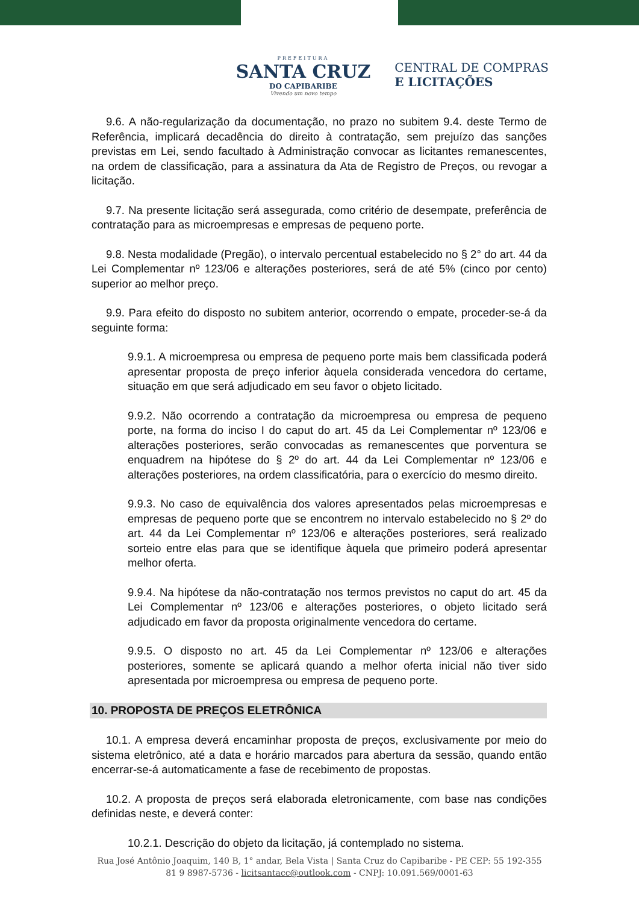PREFEITURA
SANTA CRUZ
DO CAPIBARIBE
Vivendo um novo tempo
CENTRAL DE COMPRAS
E LICITAÇÕES
9.6. A não-regularização da documentação, no prazo no subitem 9.4. deste Termo de Referência, implicará decadência do direito à contratação, sem prejuízo das sanções previstas em Lei, sendo facultado à Administração convocar as licitantes remanescentes, na ordem de classificação, para a assinatura da Ata de Registro de Preços, ou revogar a licitação.
9.7. Na presente licitação será assegurada, como critério de desempate, preferência de contratação para as microempresas e empresas de pequeno porte.
9.8. Nesta modalidade (Pregão), o intervalo percentual estabelecido no § 2° do art. 44 da Lei Complementar nº 123/06 e alterações posteriores, será de até 5% (cinco por cento) superior ao melhor preço.
9.9. Para efeito do disposto no subitem anterior, ocorrendo o empate, proceder-se-á da seguinte forma:
9.9.1. A microempresa ou empresa de pequeno porte mais bem classificada poderá apresentar proposta de preço inferior àquela considerada vencedora do certame, situação em que será adjudicado em seu favor o objeto licitado.
9.9.2. Não ocorrendo a contratação da microempresa ou empresa de pequeno porte, na forma do inciso I do caput do art. 45 da Lei Complementar nº 123/06 e alterações posteriores, serão convocadas as remanescentes que porventura se enquadrem na hipótese do § 2º do art. 44 da Lei Complementar nº 123/06 e alterações posteriores, na ordem classificatória, para o exercício do mesmo direito.
9.9.3. No caso de equivalência dos valores apresentados pelas microempresas e empresas de pequeno porte que se encontrem no intervalo estabelecido no § 2º do art. 44 da Lei Complementar nº 123/06 e alterações posteriores, será realizado sorteio entre elas para que se identifique àquela que primeiro poderá apresentar melhor oferta.
9.9.4. Na hipótese da não-contratação nos termos previstos no caput do art. 45 da Lei Complementar nº 123/06 e alterações posteriores, o objeto licitado será adjudicado em favor da proposta originalmente vencedora do certame.
9.9.5. O disposto no art. 45 da Lei Complementar nº 123/06 e alterações posteriores, somente se aplicará quando a melhor oferta inicial não tiver sido apresentada por microempresa ou empresa de pequeno porte.
10. PROPOSTA DE PREÇOS ELETRÔNICA
10.1. A empresa deverá encaminhar proposta de preços, exclusivamente por meio do sistema eletrônico, até a data e horário marcados para abertura da sessão, quando então encerrar-se-á automaticamente a fase de recebimento de propostas.
10.2. A proposta de preços será elaborada eletronicamente, com base nas condições definidas neste, e deverá conter:
10.2.1. Descrição do objeto da licitação, já contemplado no sistema.
Rua José Antônio Joaquim, 140 B, 1° andar, Bela Vista | Santa Cruz do Capibaribe - PE CEP: 55 192-355
81 9 8987-5736 - licitsantacc@outlook.com - CNPJ: 10.091.569/0001-63